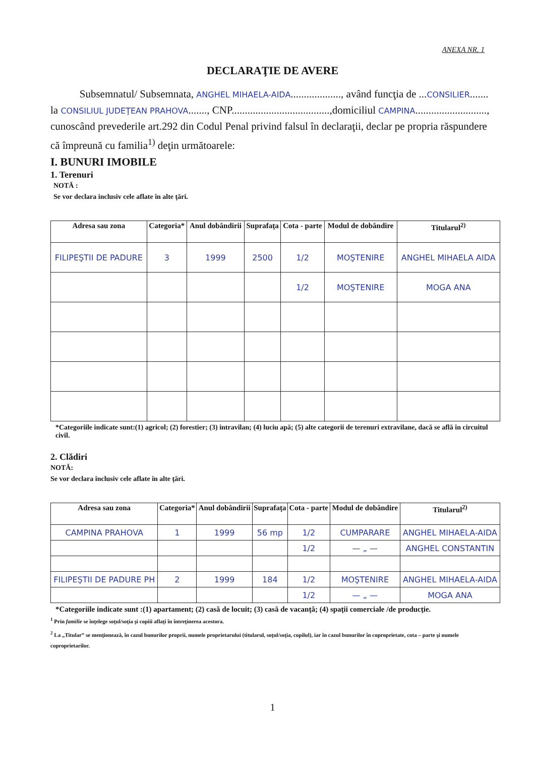ANEXA NR. 1
DECLARAŢIE DE AVERE
Subsemnatul/ Subsemnata, ANGHEL MIHAELA-AIDA..................., având funcţia de ...CONSILIER....... la CONSILIUL JUDEŢEAN PRAHOVA......., CNP.....................................,domiciliul CAMPINA..........................., cunoscând prevederile art.292 din Codul Penal privind falsul în declaraţii, declar pe propria răspundere că împreună cu familia<sup>1)</sup> deţin următoarele:
I. BUNURI IMOBILE
1. Terenuri
NOTĂ :
Se vor declara inclusiv cele aflate în alte ţări.
| Adresa sau zona | Categoria* | Anul dobândirii | Suprafaţa | Cota - parte | Modul de dobândire | Titularul<sup>2)</sup> |
| --- | --- | --- | --- | --- | --- | --- |
| FILIPEŞTII DE PADURE | 3 | 1999 | 2500 | 1/2 | MOŞTENIRE | ANGHEL MIHAELA AIDA |
| | | | | 1/2 | MOŞTENIRE | MOGA ANA |
*Categoriile indicate sunt:(1) agricol; (2) forestier; (3) intravilan; (4) luciu apă; (5) alte categorii de terenuri extravilane, dacă se află în circuitul civil.
2. Clădiri
NOTĂ:
Se vor declara inclusiv cele aflate în alte ţări.
| Adresa sau zona | Categoria* | Anul dobândirii | Suprafaţa | Cota - parte | Modul de dobândire | Titularul<sup>2)</sup> |
| --- | --- | --- | --- | --- | --- | --- |
| CAMPINA PRAHOVA | 1 | 1999 | 56 mp | 1/2 | CUMPARARE | ANGHEL MIHAELA-AIDA |
| | | | | 1/2 | — „ — | ANGHEL CONSTANTIN |
| FILIPEŞTII DE PADURE PH | 2 | 1999 | 184 | 1/2 | MOŞTENIRE | ANGHEL MIHAELA-AIDA |
| | | | | 1/2 | — „ — | MOGA ANA |
*Categoriile indicate sunt :(1) apartament; (2) casă de locuit; (3) casă de vacanţă; (4) spaţii comerciale /de producţie.
<sup>1</sup> Prin familie se înţelege soţul/soţia şi copiii aflaţi în întreţinerea acestora.
<sup>2</sup> La „Titular” se menţionează, în cazul bunurilor proprii, numele proprietarului (titularul, soţul/soţia, copilul), iar în cazul bunurilor în coproprietate, cota – parte şi numele coproprietarilor.
1